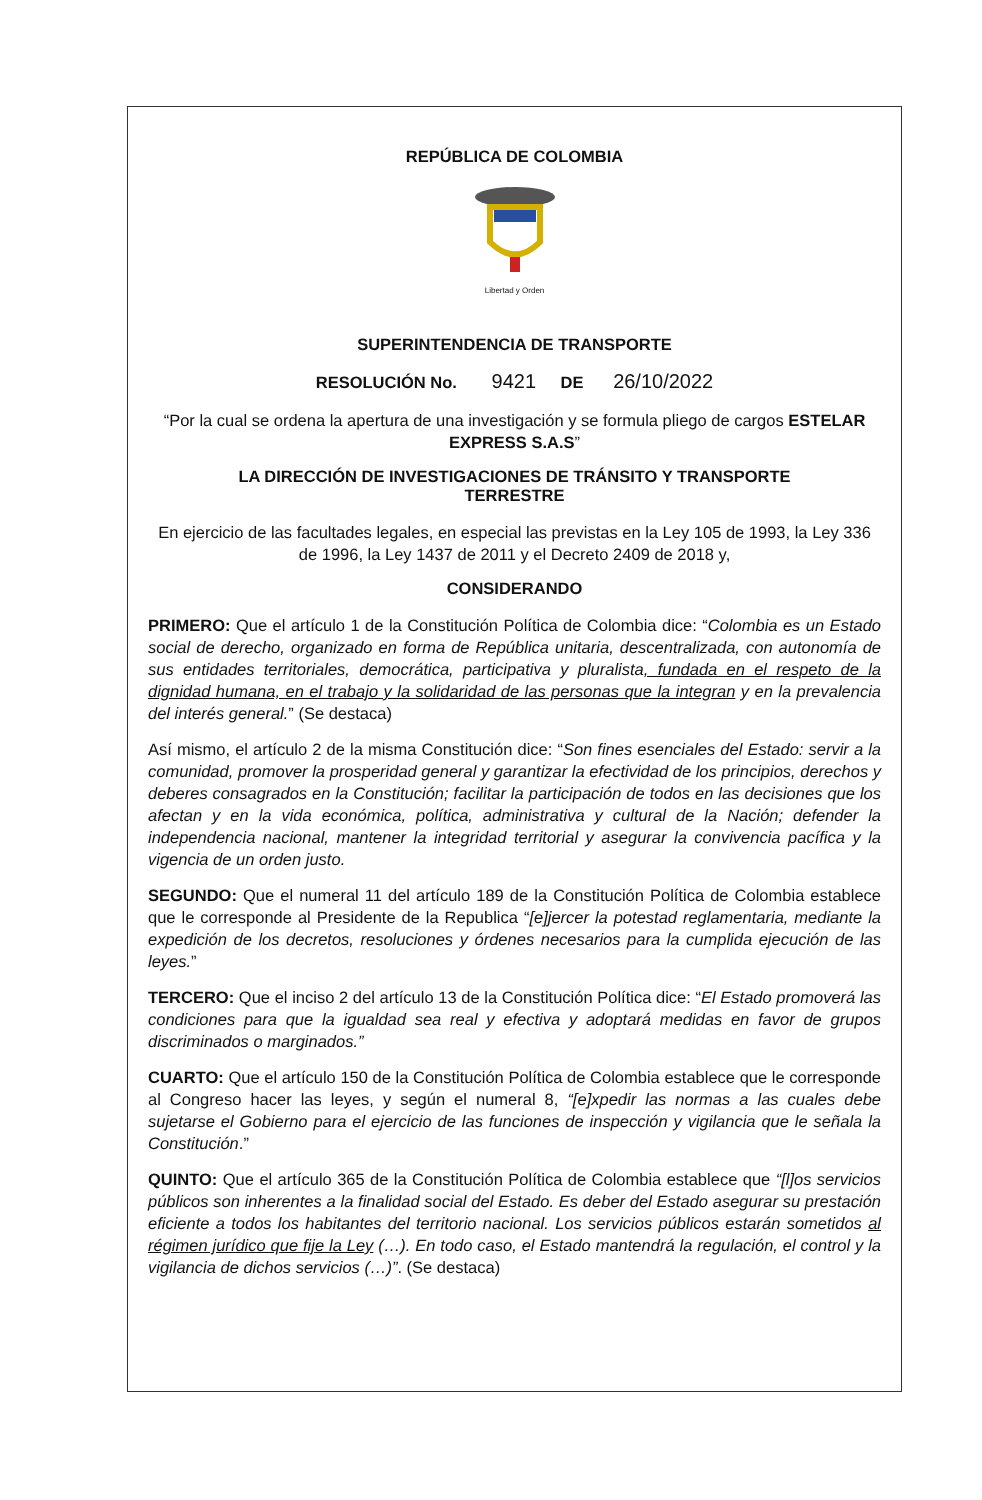REPÚBLICA DE COLOMBIA
Libertad y Orden
SUPERINTENDENCIA DE TRANSPORTE
RESOLUCIÓN No. 9421 DE 26/10/2022
“Por la cual se ordena la apertura de una investigación y se formula pliego de cargos ESTELAR EXPRESS S.A.S”
LA DIRECCIÓN DE INVESTIGACIONES DE TRÁNSITO Y TRANSPORTE
TERRESTRE
En ejercicio de las facultades legales, en especial las previstas en la Ley 105 de 1993, la Ley 336 de 1996, la Ley 1437 de 2011 y el Decreto 2409 de 2018 y,
CONSIDERANDO
PRIMERO: Que el artículo 1 de la Constitución Política de Colombia dice: “Colombia es un Estado social de derecho, organizado en forma de República unitaria, descentralizada, con autonomía de sus entidades territoriales, democrática, participativa y pluralista, fundada en el respeto de la dignidad humana, en el trabajo y la solidaridad de las personas que la integran y en la prevalencia del interés general.” (Se destaca)
Así mismo, el artículo 2 de la misma Constitución dice: “Son fines esenciales del Estado: servir a la comunidad, promover la prosperidad general y garantizar la efectividad de los principios, derechos y deberes consagrados en la Constitución; facilitar la participación de todos en las decisiones que los afectan y en la vida económica, política, administrativa y cultural de la Nación; defender la independencia nacional, mantener la integridad territorial y asegurar la convivencia pacífica y la vigencia de un orden justo.
SEGUNDO: Que el numeral 11 del artículo 189 de la Constitución Política de Colombia establece que le corresponde al Presidente de la Republica “[e]jercer la potestad reglamentaria, mediante la expedición de los decretos, resoluciones y órdenes necesarios para la cumplida ejecución de las leyes.”
TERCERO: Que el inciso 2 del artículo 13 de la Constitución Política dice: “El Estado promoverá las condiciones para que la igualdad sea real y efectiva y adoptará medidas en favor de grupos discriminados o marginados.”
CUARTO: Que el artículo 150 de la Constitución Política de Colombia establece que le corresponde al Congreso hacer las leyes, y según el numeral 8, “[e]xpedir las normas a las cuales debe sujetarse el Gobierno para el ejercicio de las funciones de inspección y vigilancia que le señala la Constitución.”
QUINTO: Que el artículo 365 de la Constitución Política de Colombia establece que “[l]os servicios públicos son inherentes a la finalidad social del Estado. Es deber del Estado asegurar su prestación eficiente a todos los habitantes del territorio nacional. Los servicios públicos estarán sometidos al régimen jurídico que fije la Ley (…). En todo caso, el Estado mantendrá la regulación, el control y la vigilancia de dichos servicios (…)”. (Se destaca)